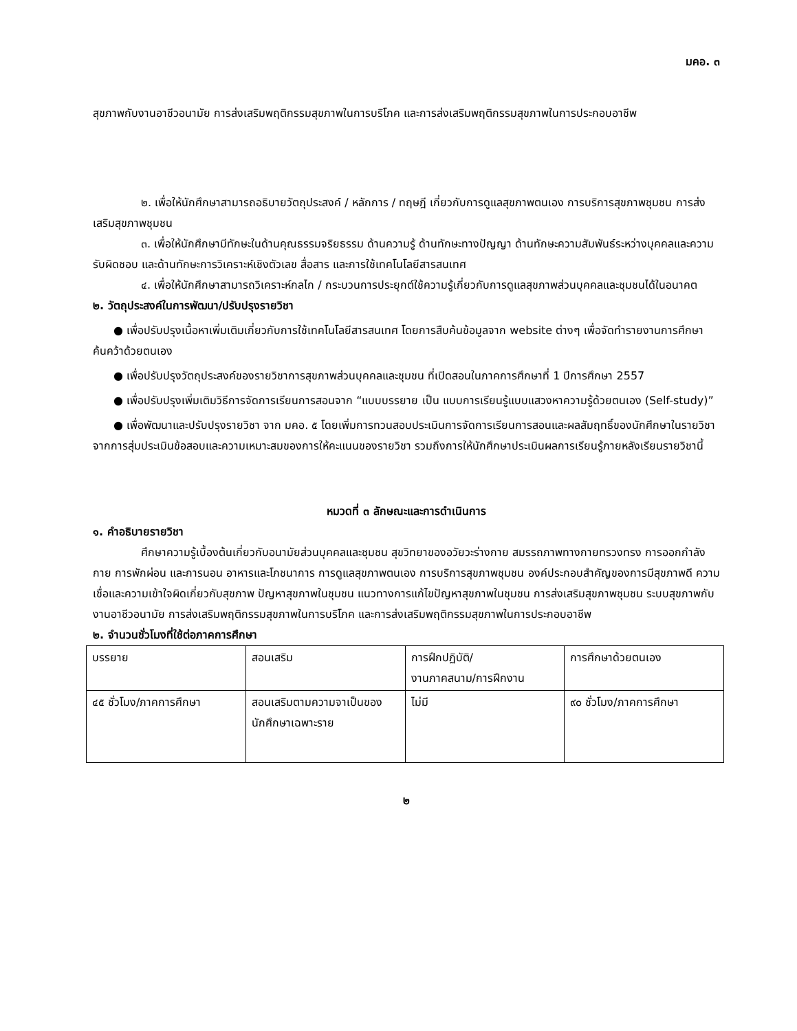มคอ. ๓
สุขภาพกับงานอาชีวอนามัย การส่งเสริมพฤติกรรมสุขภาพในการบริโภค และการส่งเสริมพฤติกรรมสุขภาพในการประกอบอาชีพ
๒. เพื่อให้นักศึกษาสามารถอธิบายวัตถุประสงค์ / หลักการ / ทฤษฎี เกี่ยวกับการดูแลสุขภาพตนเอง การบริการสุขภาพชุมชน การส่งเสริมสุขภาพชุมชน
๓. เพื่อให้นักศึกษามีทักษะในด้านคุณธรรมจริยธรรม ด้านความรู้ ด้านทักษะทางปัญญา ด้านทักษะความสัมพันธ์ระหว่างบุคคลและความรับผิดชอบ และด้านทักษะการวิเคราะห์เชิงตัวเลข สื่อสาร และการใช้เทคโนโลยีสารสนเทศ
๔. เพื่อให้นักศึกษาสามารถวิเคราะห์กลไก / กระบวนการประยุกต์ใช้ความรู้เกี่ยวกับการดูแลสุขภาพส่วนบุคคลและชุมชนได้ในอนาคต
๒. วัตถุประสงค์ในการพัฒนา/ปรับปรุงรายวิชา
● เพื่อปรับปรุงเนื้อหาเพิ่มเติมเกี่ยวกับการใช้เทคโนโลยีสารสนเทศ โดยการสืบค้นข้อมูลจาก website ต่างๆ เพื่อจัดทำรายงานการศึกษาค้นคว้าด้วยตนเอง
● เพื่อปรับปรุงวัตถุประสงค์ของรายวิชาการสุขภาพส่วนบุคคลและชุมชน ที่เปิดสอนในภาคการศึกษาที่ 1 ปีการศึกษา 2557
● เพื่อปรับปรุงเพิ่มเติมวิธีการจัดการเรียนการสอนจาก “แบบบรรยาย เป็น แบบการเรียนรู้แบบแสวงหาความรู้ด้วยตนเอง (Self-study)”
● เพื่อพัฒนาและปรับปรุงรายวิชา จาก มคอ. ๕ โดยเพิ่มการทวนสอบประเมินการจัดการเรียนการสอนและผลสัมฤทธิ์ของนักศึกษาในรายวิชา จากการสุ่มประเมินข้อสอบและความเหมาะสมของการให้คะแนนของรายวิชา รวมถึงการให้นักศึกษาประเมินผลการเรียนรู้ภายหลังเรียนรายวิชานี้
หมวดที่ ๓ ลักษณะและการดำเนินการ
๑. คำอธิบายรายวิชา
ศึกษาความรู้เบื้องต้นเกี่ยวกับอนามัยส่วนบุคคลและชุมชน สุขวิทยาของอวัยวะร่างกาย สมรรถภาพทางกายทรวงทรง การออกกำลังกาย การพักผ่อน และการนอน อาหารและโภชนาการ การดูแลสุขภาพตนเอง การบริการสุขภาพชุมชน องค์ประกอบสำคัญของการมีสุขภาพดี ความเชื่อและความเข้าใจผิดเกี่ยวกับสุขภาพ ปัญหาสุขภาพในชุมชน แนวทางการแก้ไขปัญหาสุขภาพในชุมชน การส่งเสริมสุขภาพชุมชน ระบบสุขภาพกับงานอาชีวอนามัย การส่งเสริมพฤติกรรมสุขภาพในการบริโภค และการส่งเสริมพฤติกรรมสุขภาพในการประกอบอาชีพ
๒. จำนวนชั่วโมงที่ใช้ต่อภาคการศึกษา
| บรรยาย | สอนเสริม | การฝึกปฏิบัติ/ งานภาคสนาม/การฝึกงาน | การศึกษาด้วยตนเอง |
| ๔๕ ชั่วโมง/ภาคการศึกษา | สอนเสริมตามความจาเป็นของนักศึกษาเฉพาะราย | ไม่มี | ๙๐ ชั่วโมง/ภาคการศึกษา |
๒